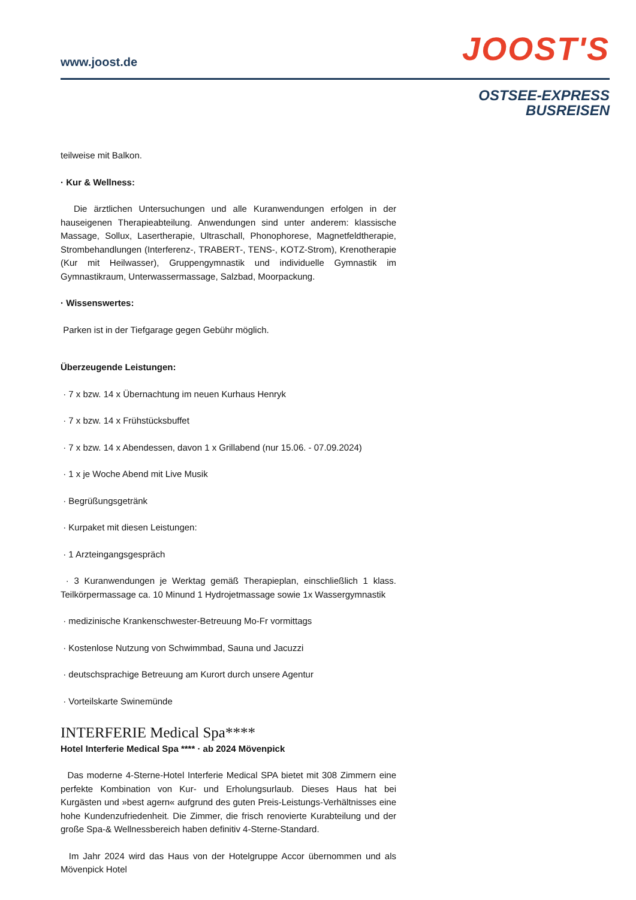www.joost.de JOOST'S
OSTSEE-EXPRESS
BUSREISEN
teilweise mit Balkon.
· Kur & Wellness:
Die ärztlichen Untersuchungen und alle Kuranwendungen erfolgen in der hauseigenen Therapieabteilung. Anwendungen sind unter anderem: klassische Massage, Sollux, Lasertherapie, Ultraschall, Phonophorese, Magnetfeldtherapie, Strombehandlungen (Interferenz-, TRABERT-, TENS-, KOTZ-Strom), Krenotherapie (Kur mit Heilwasser), Gruppengymnastik und individuelle Gymnastik im Gymnastikraum, Unterwassermassage, Salzbad, Moorpackung.
· Wissenswertes:
Parken ist in der Tiefgarage gegen Gebühr möglich.
Überzeugende Leistungen:
· 7 x bzw. 14 x Übernachtung im neuen Kurhaus Henryk
· 7 x bzw. 14 x Frühstücksbuffet
· 7 x bzw. 14 x Abendessen, davon 1 x Grillabend (nur 15.06. - 07.09.2024)
· 1 x je Woche Abend mit Live Musik
· Begrüßungsgetränk
· Kurpaket mit diesen Leistungen:
· 1 Arzteingangsgespräch
· 3 Kuranwendungen je Werktag gemäß Therapieplan, einschließlich 1 klass. Teilkörpermassage ca. 10 Minund 1 Hydrojetmassage sowie 1x Wassergymnastik
· medizinische Krankenschwester-Betreuung Mo-Fr vormittags
· Kostenlose Nutzung von Schwimmbad, Sauna und Jacuzzi
· deutschsprachige Betreuung am Kurort durch unsere Agentur
· Vorteilskarte Swinemünde
INTERFERIE Medical Spa****
Hotel Interferie Medical Spa **** · ab 2024 Mövenpick
Das moderne 4-Sterne-Hotel Interferie Medical SPA bietet mit 308 Zimmern eine perfekte Kombination von Kur- und Erholungsurlaub. Dieses Haus hat bei Kurgästen und »best agern« aufgrund des guten Preis-Leistungs-Verhältnisses eine hohe Kundenzufriedenheit. Die Zimmer, die frisch renovierte Kurabteilung und der große Spa-& Wellnessbereich haben definitiv 4-Sterne-Standard.
Im Jahr 2024 wird das Haus von der Hotelgruppe Accor übernommen und als Mövenpick Hotel